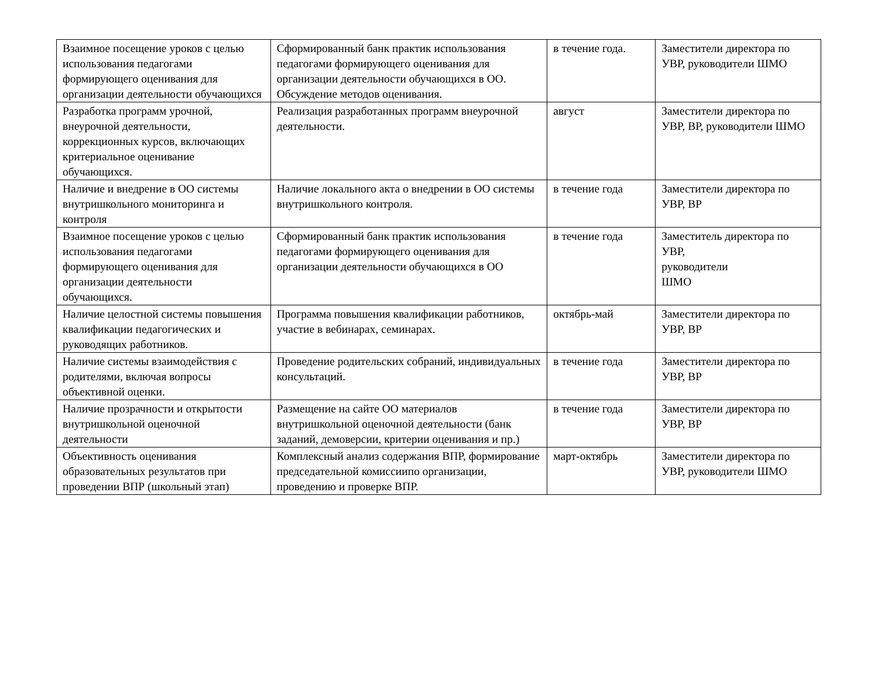| Взаимное посещение уроков с целью использования педагогами формирующего оценивания для организации деятельности обучающихся | Сформированный банк практик использования педагогами формирующего оценивания для организации деятельности обучающихся в ОО. Обсуждение методов оценивания. | в течение года. | Заместители директора по УВР, руководители ШМО |
| Разработка программ урочной, внеурочной деятельности, коррекционных курсов, включающих критериальное оценивание обучающихся. | Реализация разработанных программ внеурочной деятельности. | август | Заместители директора по УВР, ВР, руководители ШМО |
| Наличие и внедрение в ОО системы внутришкольного мониторинга и контроля | Наличие локального акта о внедрении в ОО системы внутришкольного контроля. | в течение года | Заместители директора по УВР, ВР |
| Взаимное посещение уроков с целью использования педагогами формирующего оценивания для организации деятельности обучающихся. | Сформированный банк практик использования педагогами формирующего оценивания для организации деятельности обучающихся в ОО | в течение года | Заместитель директора по УВР, руководители ШМО |
| Наличие целостной системы повышения квалификации педагогических и руководящих работников. | Программа повышения квалификации работников, участие в вебинарах, семинарах. | октябрь-май | Заместители директора по УВР, ВР |
| Наличие системы взаимодействия с родителями, включая вопросы объективной оценки. | Проведение родительских собраний, индивидуальных консультаций. | в течение года | Заместители директора по УВР, ВР |
| Наличие прозрачности и открытости внутришкольной оценочной деятельности | Размещение на сайте ОО материалов внутришкольной оценочной деятельности (банк заданий, демоверсии, критерии оценивания и пр.) | в течение года | Заместители директора по УВР, ВР |
| Объективность оценивания образовательных результатов при проведении ВПР (школьный этап) | Комплексный анализ содержания ВПР, формирование председательной комиссиипо организации, проведению и проверке ВПР. | март-октябрь | Заместители директора по УВР, руководители ШМО |